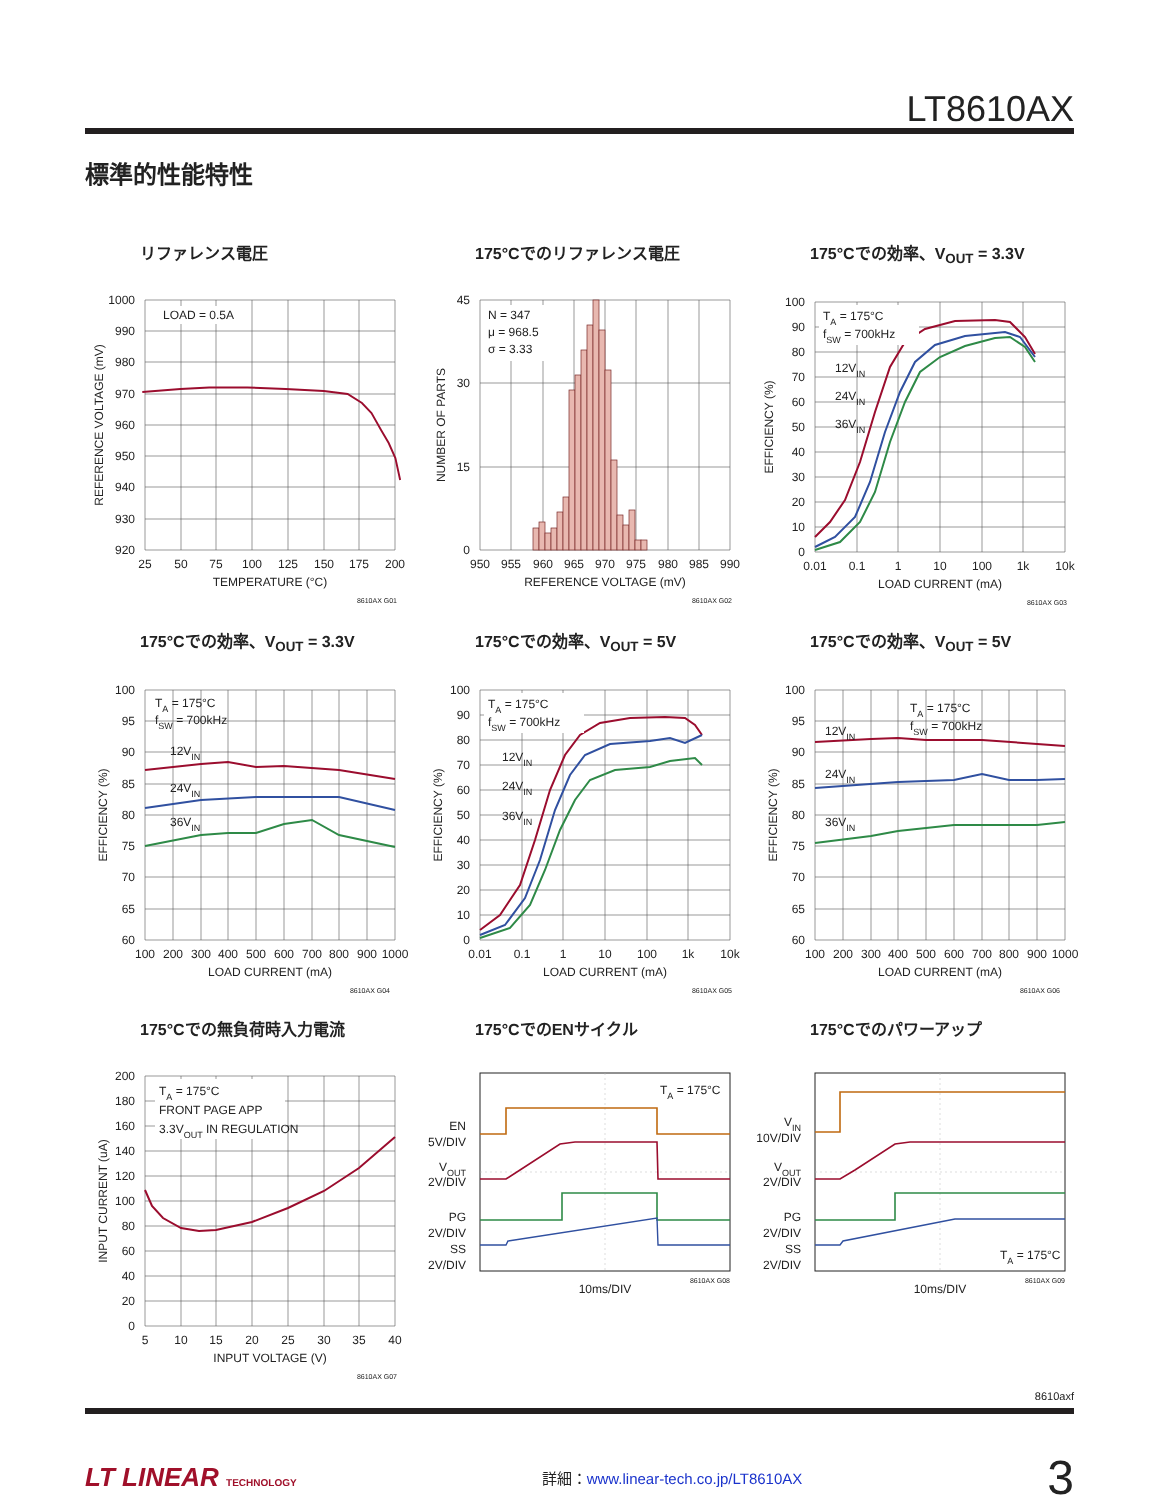LT8610AX
標準的性能特性
リファレンス電圧
LOAD = 0.5A
1000
990
980
970
960
950
940
930
920
25
50
75
100
125
150
175
200
TEMPERATURE (°C)
REFERENCE VOLTAGE (mV)
8610AX G01
175°Cでのリファレンス電圧
N = 347
μ = 968.5
σ = 3.33
45
30
15
0
950
955
960
965
970
975
980
985
990
REFERENCE VOLTAGE (mV)
NUMBER OF PARTS
8610AX G02
175°Cでの効率、V<sub>OUT</sub> = 3.3V
TA = 175°C
fSW = 700kHz
12VIN
24VIN
36VIN
100
90
80
70
60
50
40
30
20
10
0
0.01
0.1
1
10
100
1k
10k
LOAD CURRENT (mA)
EFFICIENCY (%)
8610AX G03
175°Cでの効率、V<sub>OUT</sub> = 3.3V
TA = 175°C
fSW = 700kHz
12VIN
24VIN
36VIN
100
95
90
85
80
75
70
65
60
100
200
300
400
500
600
700
800
900
1000
LOAD CURRENT (mA)
EFFICIENCY (%)
8610AX G04
175°Cでの効率、V<sub>OUT</sub> = 5V
TA = 175°C
fSW = 700kHz
12VIN
24VIN
36VIN
100
90
80
70
60
50
40
30
20
10
0
0.01
0.1
1
10
100
1k
10k
LOAD CURRENT (mA)
EFFICIENCY (%)
8610AX G05
175°Cでの効率、V<sub>OUT</sub> = 5V
TA = 175°C
fSW = 700kHz
12VIN
24VIN
36VIN
100
95
90
85
80
75
70
65
60
100
200
300
400
500
600
700
800
900
1000
LOAD CURRENT (mA)
EFFICIENCY (%)
8610AX G06
175°Cでの無負荷時入力電流
TA = 175°C
FRONT PAGE APP
3.3VOUT IN REGULATION
200
180
160
140
120
100
80
60
40
20
0
5
10
15
20
25
30
35
40
INPUT VOLTAGE (V)
INPUT CURRENT (uA)
8610AX G07
175°CでのENサイクル
TA = 175°C
EN
5V/DIV
VOUT
2V/DIV
PG
2V/DIV
SS
2V/DIV
10ms/DIV
8610AX G08
175°Cでのパワーアップ
VIN
10V/DIV
VOUT
2V/DIV
PG
2V/DIV
SS
2V/DIV
TA = 175°C
10ms/DIV
8610AX G09
8610axf
LT LINEAR TECHNOLOGY
詳細：www.linear-tech.co.jp/LT8610AX
3